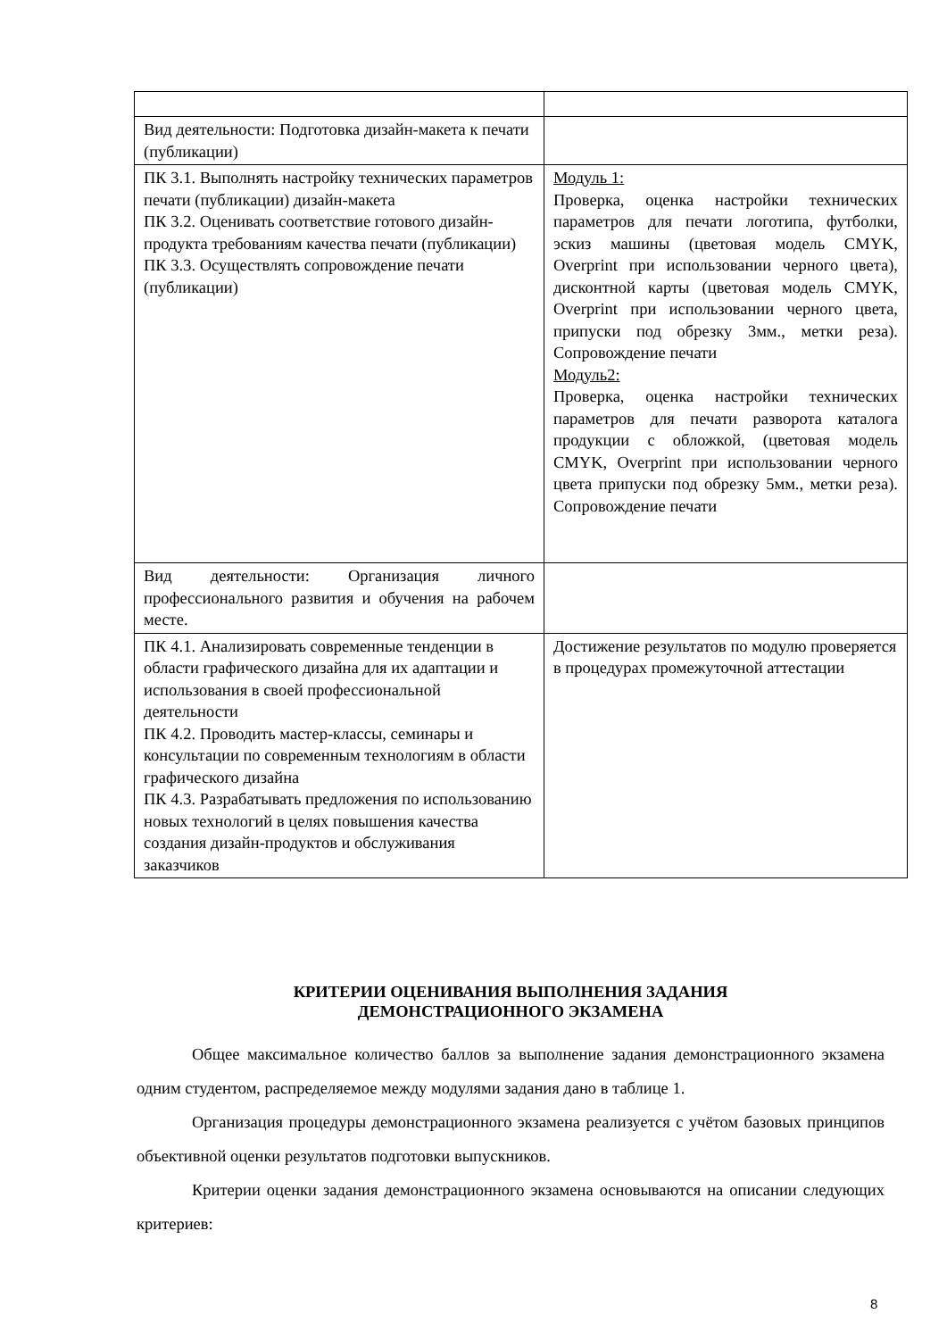| Вид деятельности: Подготовка дизайн-макета к печати (публикации) | |
| ПК 3.1. Выполнять настройку технических параметров печати (публикации) дизайн-макета ПК 3.2. Оценивать соответствие готового дизайн-продукта требованиям качества печати (публикации) ПК 3.3. Осуществлять сопровождение печати (публикации) | Модуль 1: Проверка, оценка настройки технических параметров для печати логотипа, футболки, эскиз машины (цветовая модель CMYK, Overprint при использовании черного цвета), дисконтной карты (цветовая модель CMYK, Overprint при использовании черного цвета, припуски под обрезку 3мм., метки реза). Сопровождение печати Модуль2: Проверка, оценка настройки технических параметров для печати разворота каталога продукции с обложкой, (цветовая модель CMYK, Overprint при использовании черного цвета припуски под обрезку 5мм., метки реза). Сопровождение печати |
| Вид деятельности: Организация личного профессионального развития и обучения на рабочем месте. | |
| ПК 4.1. Анализировать современные тенденции в области графического дизайна для их адаптации и использования в своей профессиональной деятельности ПК 4.2. Проводить мастер-классы, семинары и консультации по современным технологиям в области графического дизайна ПК 4.3. Разрабатывать предложения по использованию новых технологий в целях повышения качества создания дизайн-продуктов и обслуживания заказчиков | Достижение результатов по модулю проверяется в процедурах промежуточной аттестации |
КРИТЕРИИ ОЦЕНИВАНИЯ ВЫПОЛНЕНИЯ ЗАДАНИЯ
ДЕМОНСТРАЦИОННОГО ЭКЗАМЕНА
Общее максимальное количество баллов за выполнение задания демонстрационного экзамена одним студентом, распределяемое между модулями задания дано в таблице 1.
Организация процедуры демонстрационного экзамена реализуется с учётом базовых принципов объективной оценки результатов подготовки выпускников.
Критерии оценки задания демонстрационного экзамена основываются на описании следующих критериев:
8